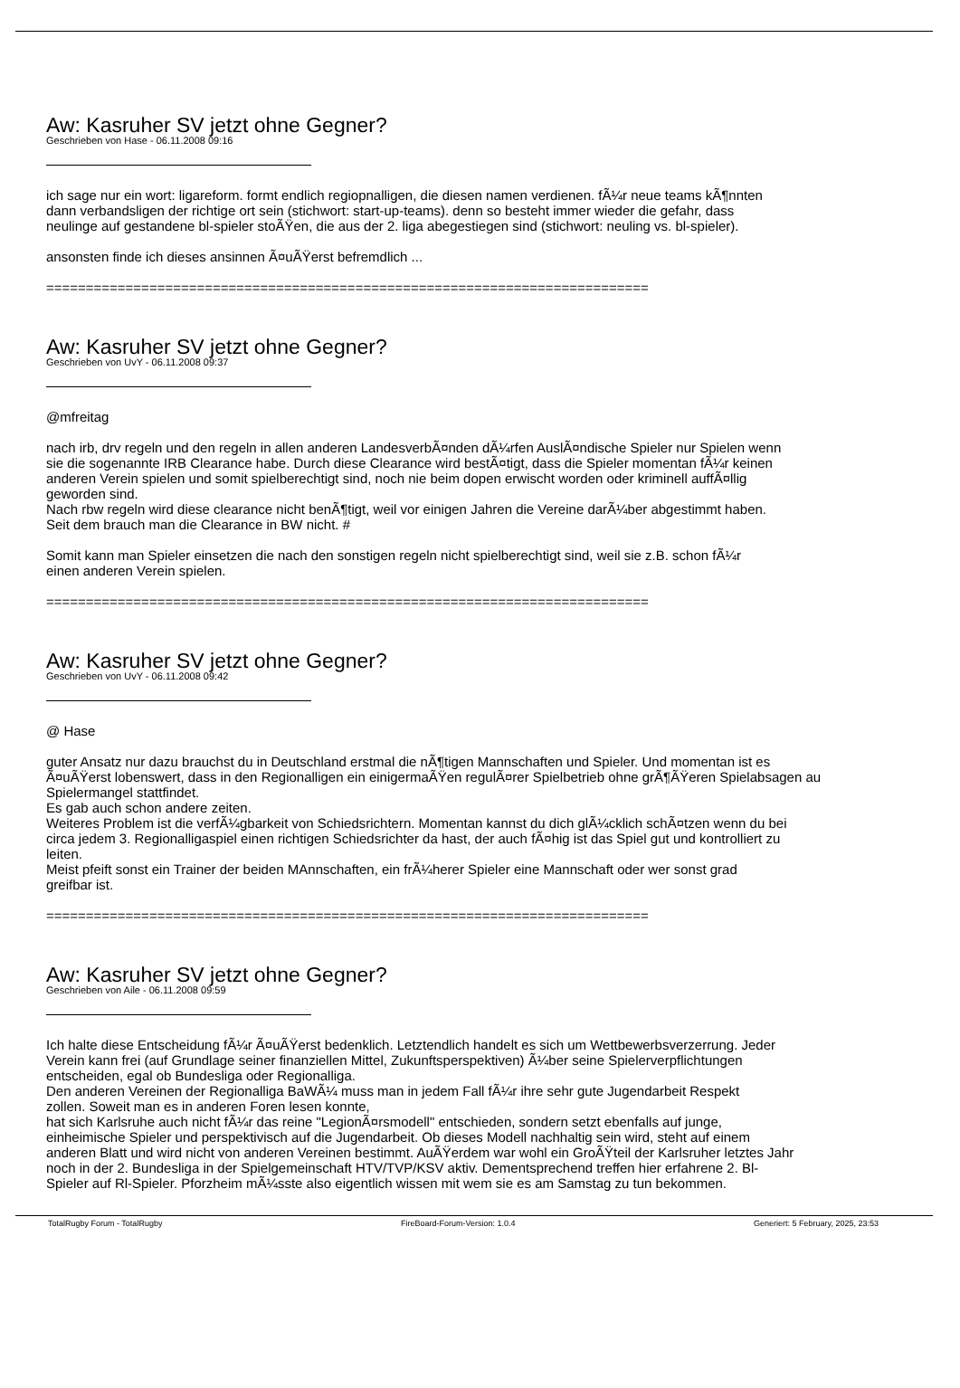Aw: Kasruher SV jetzt ohne Gegner?
Geschrieben von Hase - 06.11.2008 09:16
ich sage nur ein wort: ligareform. formt endlich regiopnalligen, die diesen namen verdienen. fÃ¼r neue teams kÃ¶nnten
dann verbandsligen der richtige ort sein (stichwort: start-up-teams). denn so besteht immer wieder die gefahr, dass
neulinge auf gestandene bl-spieler stoÃŸen, die aus der 2. liga abegestiegen sind (stichwort: neuling vs. bl-spieler).
ansonsten finde ich dieses ansinnen Ã¤uÃŸerst befremdlich ...
============================================================================
Aw: Kasruher SV jetzt ohne Gegner?
Geschrieben von UvY - 06.11.2008 09:37
@mfreitag
nach irb, drv regeln und den regeln in allen anderen LandesverbÃ¤nden dÃ¼rfen AuslÃ¤ndische Spieler nur Spielen wenn
sie die sogenannte IRB Clearance habe. Durch diese Clearance wird bestÃ¤tigt, dass die Spieler momentan fÃ¼r keinen
anderen Verein spielen und somit spielberechtigt sind, noch nie beim dopen erwischt worden oder kriminell auffÃ¤llig
geworden sind.
Nach rbw regeln wird diese clearance nicht benÃ¶tigt, weil vor einigen Jahren die Vereine darÃ¼ber abgestimmt haben.
Seit dem brauch man die Clearance in BW nicht. #
Somit kann man Spieler einsetzen die nach den sonstigen regeln nicht spielberechtigt sind, weil sie z.B. schon fÃ¼r
einen anderen Verein spielen.
============================================================================
Aw: Kasruher SV jetzt ohne Gegner?
Geschrieben von UvY - 06.11.2008 09:42
@ Hase
guter Ansatz nur dazu brauchst du in Deutschland erstmal die nÃ¶tigen Mannschaften und Spieler. Und momentan ist es
Ã¤uÃŸerst lobenswert, dass in den Regionalligen ein einigermaÃŸen regulÃ¤rer Spielbetrieb ohne grÃ¶ÃŸeren Spielabsagen au
Spielermangel stattfindet.
Es gab auch schon andere zeiten.
Weiteres Problem ist die verfÃ¼gbarkeit von Schiedsrichtern. Momentan kannst du dich glÃ¼cklich schÃ¤tzen wenn du bei
circa jedem 3. Regionalligaspiel einen richtigen Schiedsrichter da hast, der auch fÃ¤hig ist das Spiel gut und kontrolliert zu
leiten.
Meist pfeift sonst ein Trainer der beiden MAnnschaften, ein frÃ¼herer Spieler eine Mannschaft oder wer sonst grad
greifbar ist.
============================================================================
Aw: Kasruher SV jetzt ohne Gegner?
Geschrieben von Aile - 06.11.2008 09:59
Ich halte diese Entscheidung fÃ¼r Ã¤uÃŸerst bedenklich. Letztendlich handelt es sich um Wettbewerbsverzerrung. Jeder
Verein kann frei (auf Grundlage seiner finanziellen Mittel, Zukunftsperspektiven) Ã¼ber seine Spielerverpflichtungen
entscheiden, egal ob Bundesliga oder Regionalliga.
Den anderen Vereinen der Regionalliga BaWÃ¼ muss man in jedem Fall fÃ¼r ihre sehr gute Jugendarbeit Respekt
zollen. Soweit man es in anderen Foren lesen konnte,
hat sich Karlsruhe auch nicht fÃ¼r das reine "LegionÃ¤rsmodell" entschieden, sondern setzt ebenfalls auf junge,
einheimische Spieler und perspektivisch auf die Jugendarbeit. Ob dieses Modell nachhaltig sein wird, steht auf einem
anderen Blatt und wird nicht von anderen Vereinen bestimmt. AuÃŸerdem war wohl ein GroÃŸteil der Karlsruher letztes Jahr
noch in der 2. Bundesliga in der Spielgemeinschaft HTV/TVP/KSV aktiv. Dementsprechend treffen hier erfahrene 2. Bl-
Spieler auf Rl-Spieler. Pforzheim mÃ¼sste also eigentlich wissen mit wem sie es am Samstag zu tun bekommen.
TotalRugby Forum - TotalRugby FireBoard-Forum-Version: 1.0.4 Generiert: 5 February, 2025, 23:53